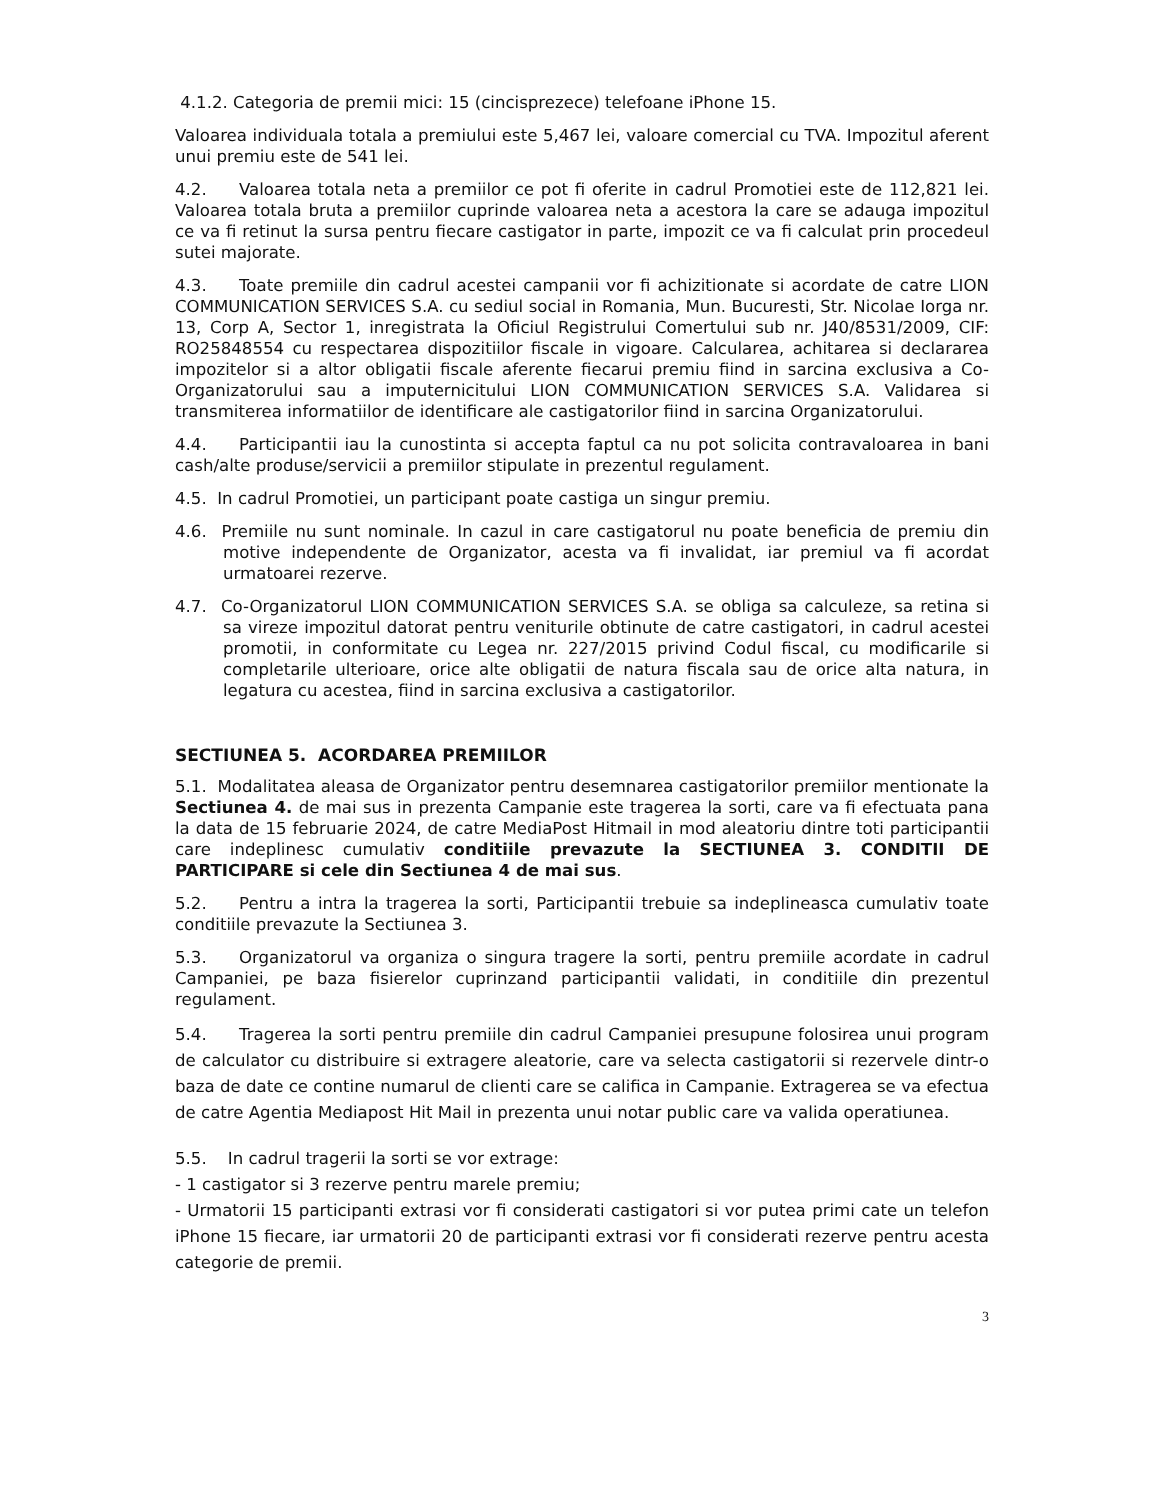4.1.2. Categoria de premii mici: 15 (cincisprezece) telefoane iPhone 15.
Valoarea individuala totala a premiului este 5,467 lei, valoare comercial cu TVA. Impozitul aferent unui premiu este de 541 lei.
4.2. Valoarea totala neta a premiilor ce pot fi oferite in cadrul Promotiei este de 112,821 lei. Valoarea totala bruta a premiilor cuprinde valoarea neta a acestora la care se adauga impozitul ce va fi retinut la sursa pentru fiecare castigator in parte, impozit ce va fi calculat prin procedeul sutei majorate.
4.3. Toate premiile din cadrul acestei campanii vor fi achizitionate si acordate de catre LION COMMUNICATION SERVICES S.A. cu sediul social in Romania, Mun. Bucuresti, Str. Nicolae Iorga nr. 13, Corp A, Sector 1, inregistrata la Oficiul Registrului Comertului sub nr. J40/8531/2009, CIF: RO25848554 cu respectarea dispozitiilor fiscale in vigoare. Calcularea, achitarea si declararea impozitelor si a altor obligatii fiscale aferente fiecarui premiu fiind in sarcina exclusiva a Co-Organizatorului sau a imputernicitului LION COMMUNICATION SERVICES S.A. Validarea si transmiterea informatiilor de identificare ale castigatorilor fiind in sarcina Organizatorului.
4.4. Participantii iau la cunostinta si accepta faptul ca nu pot solicita contravaloarea in bani cash/alte produse/servicii a premiilor stipulate in prezentul regulament.
4.5. In cadrul Promotiei, un participant poate castiga un singur premiu.
4.6. Premiile nu sunt nominale. In cazul in care castigatorul nu poate beneficia de premiu din motive independente de Organizator, acesta va fi invalidat, iar premiul va fi acordat urmatoarei rezerve.
4.7. Co-Organizatorul LION COMMUNICATION SERVICES S.A. se obliga sa calculeze, sa retina si sa vireze impozitul datorat pentru veniturile obtinute de catre castigatori, in cadrul acestei promotii, in conformitate cu Legea nr. 227/2015 privind Codul fiscal, cu modificarile si completarile ulterioare, orice alte obligatii de natura fiscala sau de orice alta natura, in legatura cu acestea, fiind in sarcina exclusiva a castigatorilor.
SECTIUNEA 5. ACORDAREA PREMIILOR
5.1. Modalitatea aleasa de Organizator pentru desemnarea castigatorilor premiilor mentionate la Sectiunea 4. de mai sus in prezenta Campanie este tragerea la sorti, care va fi efectuata pana la data de 15 februarie 2024, de catre MediaPost Hitmail in mod aleatoriu dintre toti participantii care indeplinesc cumulativ conditiile prevazute la SECTIUNEA 3. CONDITII DE PARTICIPARE si cele din Sectiunea 4 de mai sus.
5.2. Pentru a intra la tragerea la sorti, Participantii trebuie sa indeplineasca cumulativ toate conditiile prevazute la Sectiunea 3.
5.3. Organizatorul va organiza o singura tragere la sorti, pentru premiile acordate in cadrul Campaniei, pe baza fisierelor cuprinzand participantii validati, in conditiile din prezentul regulament.
5.4. Tragerea la sorti pentru premiile din cadrul Campaniei presupune folosirea unui program de calculator cu distribuire si extragere aleatorie, care va selecta castigatorii si rezervele dintr-o baza de date ce contine numarul de clienti care se califica in Campanie. Extragerea se va efectua de catre Agentia Mediapost Hit Mail in prezenta unui notar public care va valida operatiunea.
5.5. In cadrul tragerii la sorti se vor extrage:
- 1 castigator si 3 rezerve pentru marele premiu;
- Urmatorii 15 participanti extrasi vor fi considerati castigatori si vor putea primi cate un telefon iPhone 15 fiecare, iar urmatorii 20 de participanti extrasi vor fi considerati rezerve pentru acesta categorie de premii.
3